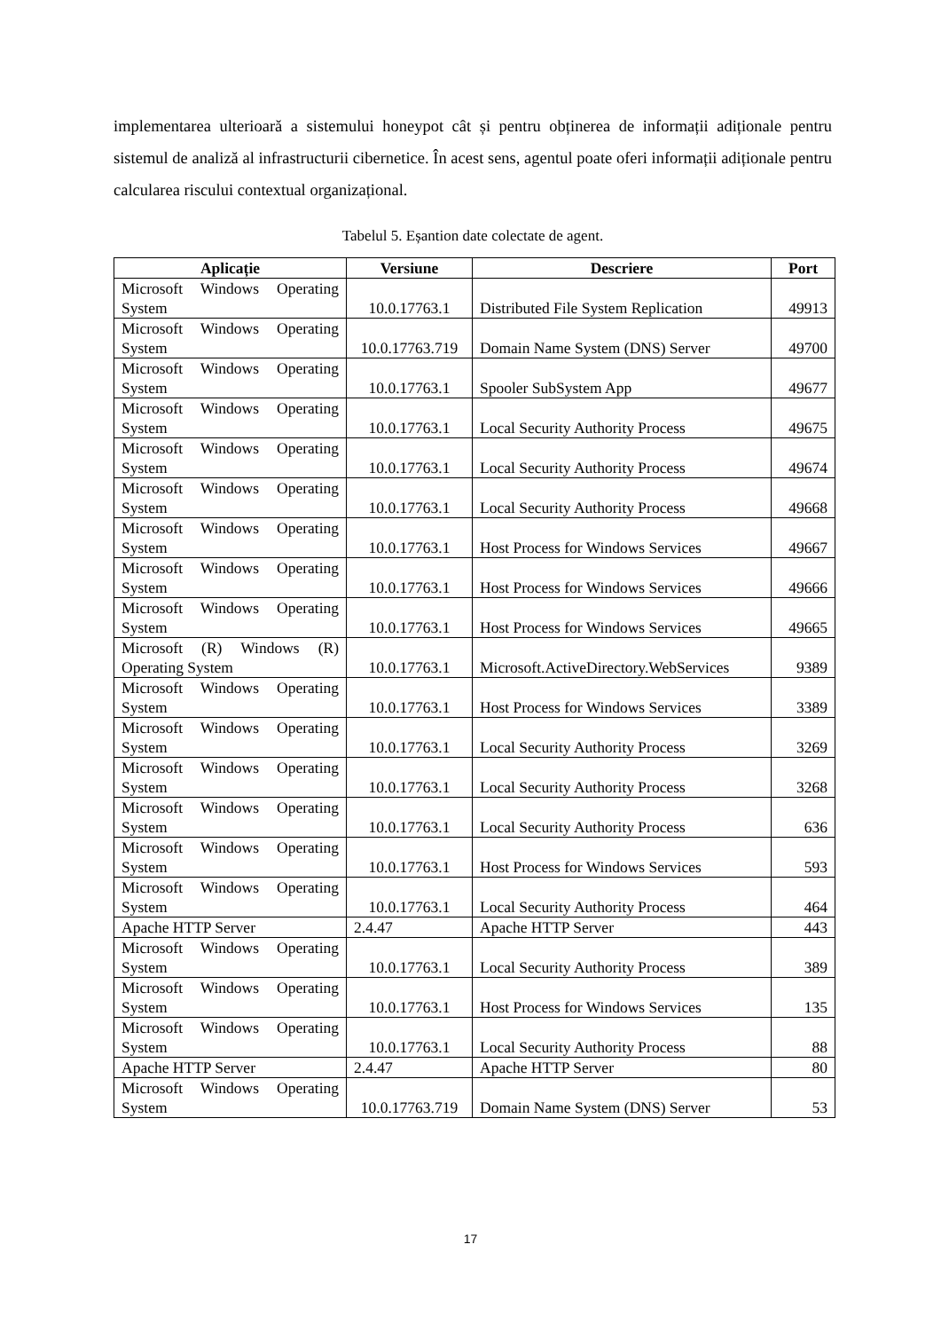implementarea ulterioară a sistemului honeypot cât și pentru obținerea de informații adiționale pentru sistemul de analiză al infrastructurii cibernetice. În acest sens, agentul poate oferi informații adiționale pentru calcularea riscului contextual organizațional.
Tabelul 5. Eșantion date colectate de agent.
| Aplicație | Versiune | Descriere | Port |
| --- | --- | --- | --- |
| Microsoft Windows Operating System | 10.0.17763.1 | Distributed File System Replication | 49913 |
| Microsoft Windows Operating System | 10.0.17763.719 | Domain Name System (DNS) Server | 49700 |
| Microsoft Windows Operating System | 10.0.17763.1 | Spooler SubSystem App | 49677 |
| Microsoft Windows Operating System | 10.0.17763.1 | Local Security Authority Process | 49675 |
| Microsoft Windows Operating System | 10.0.17763.1 | Local Security Authority Process | 49674 |
| Microsoft Windows Operating System | 10.0.17763.1 | Local Security Authority Process | 49668 |
| Microsoft Windows Operating System | 10.0.17763.1 | Host Process for Windows Services | 49667 |
| Microsoft Windows Operating System | 10.0.17763.1 | Host Process for Windows Services | 49666 |
| Microsoft Windows Operating System | 10.0.17763.1 | Host Process for Windows Services | 49665 |
| Microsoft (R) Windows (R) Operating System | 10.0.17763.1 | Microsoft.ActiveDirectory.WebServices | 9389 |
| Microsoft Windows Operating System | 10.0.17763.1 | Host Process for Windows Services | 3389 |
| Microsoft Windows Operating System | 10.0.17763.1 | Local Security Authority Process | 3269 |
| Microsoft Windows Operating System | 10.0.17763.1 | Local Security Authority Process | 3268 |
| Microsoft Windows Operating System | 10.0.17763.1 | Local Security Authority Process | 636 |
| Microsoft Windows Operating System | 10.0.17763.1 | Host Process for Windows Services | 593 |
| Microsoft Windows Operating System | 10.0.17763.1 | Local Security Authority Process | 464 |
| Apache HTTP Server | 2.4.47 | Apache HTTP Server | 443 |
| Microsoft Windows Operating System | 10.0.17763.1 | Local Security Authority Process | 389 |
| Microsoft Windows Operating System | 10.0.17763.1 | Host Process for Windows Services | 135 |
| Microsoft Windows Operating System | 10.0.17763.1 | Local Security Authority Process | 88 |
| Apache HTTP Server | 2.4.47 | Apache HTTP Server | 80 |
| Microsoft Windows Operating System | 10.0.17763.719 | Domain Name System (DNS) Server | 53 |
17